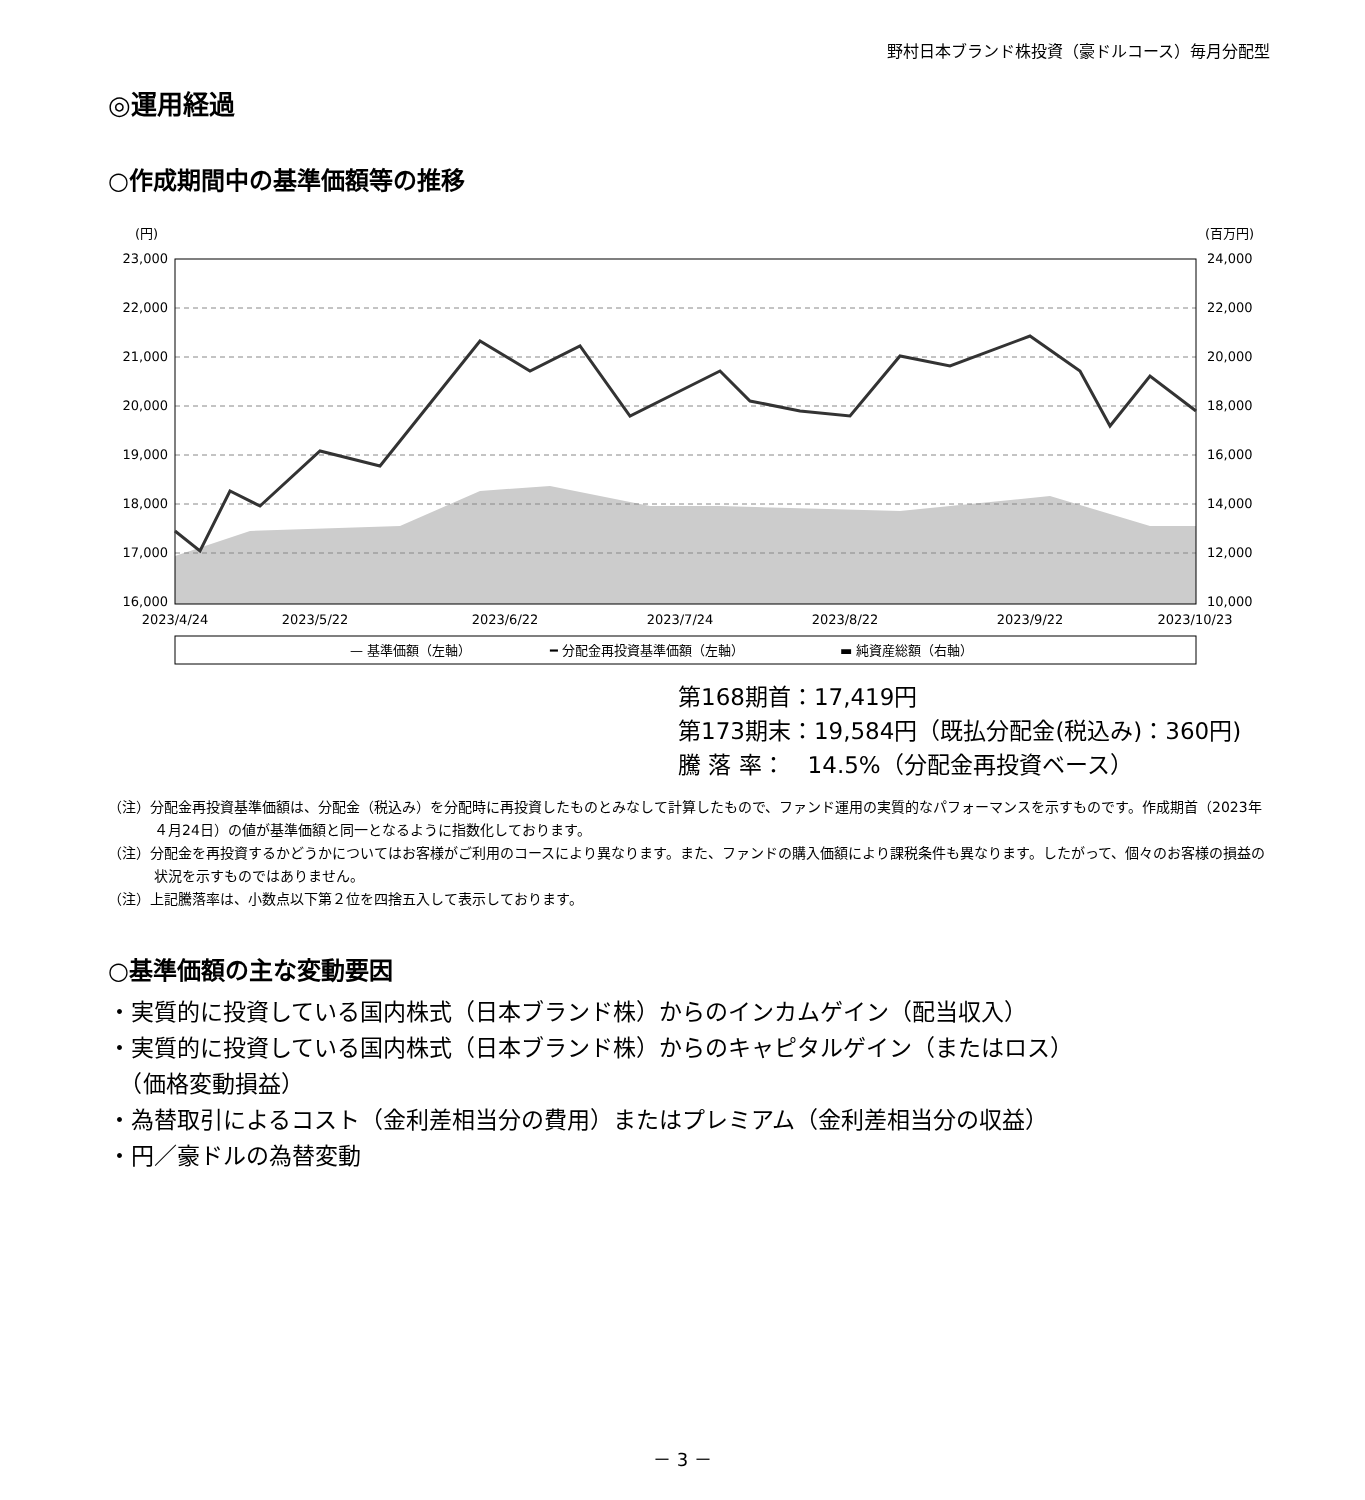野村日本ブランド株投資（豪ドルコース）毎月分配型
◎運用経過
○作成期間中の基準価額等の推移
(円)
(百万円)
23,000
22,000
21,000
20,000
19,000
18,000
17,000
16,000
24,000
22,000
20,000
18,000
16,000
14,000
12,000
10,000
2023/4/24
2023/5/22
2023/6/22
2023/7/24
2023/8/22
2023/9/22
2023/10/23
— 基準価額（左軸）
━ 分配金再投資基準価額（左軸）
▬ 純資産総額（右軸）
第168期首：17,419円
第173期末：19,584円（既払分配金(税込み)：360円)
騰 落 率：　14.5%（分配金再投資ベース）
（注）分配金再投資基準価額は、分配金（税込み）を分配時に再投資したものとみなして計算したもので、ファンド運用の実質的なパフォーマンスを示すものです。作成期首（2023年４月24日）の値が基準価額と同一となるように指数化しております。
（注）分配金を再投資するかどうかについてはお客様がご利用のコースにより異なります。また、ファンドの購入価額により課税条件も異なります。したがって、個々のお客様の損益の状況を示すものではありません。
（注）上記騰落率は、小数点以下第２位を四捨五入して表示しております。
○基準価額の主な変動要因
・実質的に投資している国内株式（日本ブランド株）からのインカムゲイン（配当収入）
・実質的に投資している国内株式（日本ブランド株）からのキャピタルゲイン（またはロス）
　（価格変動損益）
・為替取引によるコスト（金利差相当分の費用）またはプレミアム（金利差相当分の収益）
・円／豪ドルの為替変動
－ 3 －